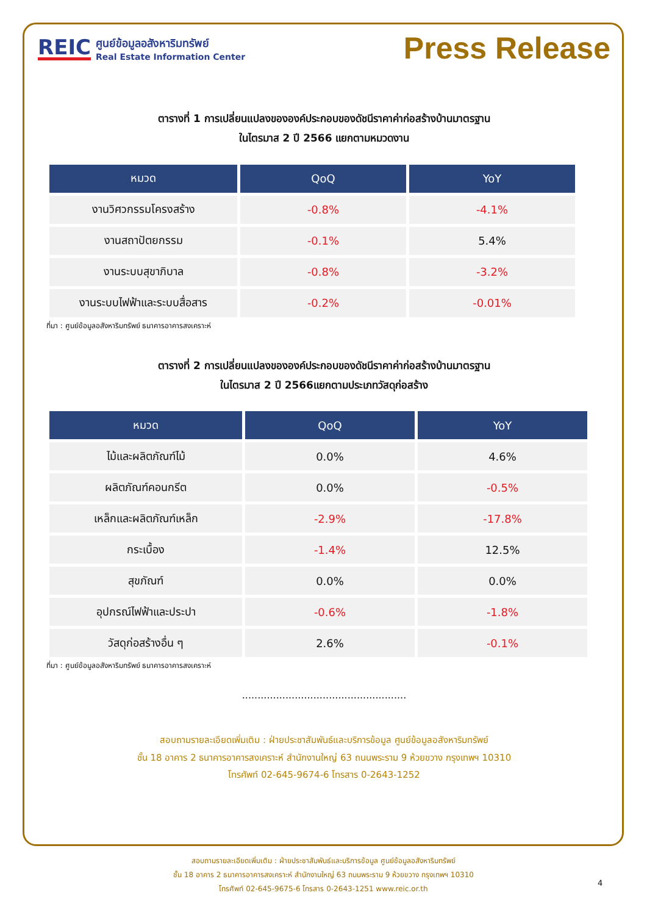REIC
ศูนย์ข้อมูลอสังหาริมทรัพย์
Real Estate Information Center
Press Release
ตารางที่ 1 การเปลี่ยนแปลงขององค์ประกอบของดัชนีราคาค่าก่อสร้างบ้านมาตรฐาน
ในไตรมาส 2 ปี 2566 แยกตามหมวดงาน
| หมวด | QoQ | YoY |
| --- | --- | --- |
| งานวิศวกรรมโครงสร้าง | -0.8% | -4.1% |
| งานสถาปัตยกรรม | -0.1% | 5.4% |
| งานระบบสุขาภิบาล | -0.8% | -3.2% |
| งานระบบไฟฟ้าและระบบสื่อสาร | -0.2% | -0.01% |
ที่มา : ศูนย์ข้อมูลอสังหาริมทรัพย์ ธนาคารอาคารสงเคราะห์
ตารางที่ 2 การเปลี่ยนแปลงขององค์ประกอบของดัชนีราคาค่าก่อสร้างบ้านมาตรฐาน
ในไตรมาส 2 ปี 2566แยกตามประเภทวัสดุก่อสร้าง
| หมวด | QoQ | YoY |
| --- | --- | --- |
| ไม้และผลิตภัณฑ์ไม้ | 0.0% | 4.6% |
| ผลิตภัณฑ์คอนกรีต | 0.0% | -0.5% |
| เหล็กและผลิตภัณฑ์เหล็ก | -2.9% | -17.8% |
| กระเบื้อง | -1.4% | 12.5% |
| สุขภัณฑ์ | 0.0% | 0.0% |
| อุปกรณ์ไฟฟ้าและประปา | -0.6% | -1.8% |
| วัสดุก่อสร้างอื่น ๆ | 2.6% | -0.1% |
ที่มา : ศูนย์ข้อมูลอสังหาริมทรัพย์ ธนาคารอาคารสงเคราะห์
.....................................................
สอบถามรายละเอียดเพิ่มเติม : ฝ่ายประชาสัมพันธ์และบริการข้อมูล ศูนย์ข้อมูลอสังหาริมทรัพย์
ชั้น 18 อาคาร 2 ธนาคารอาคารสงเคราะห์ สำนักงานใหญ่ 63 ถนนพระราม 9 ห้วยขวาง กรุงเทพฯ 10310
โทรศัพท์ 02-645-9674-6 โทรสาร 0-2643-1252
สอบถามรายละเอียดเพิ่มเติม : ฝ่ายประชาสัมพันธ์และบริการข้อมูล ศูนย์ข้อมูลอสังหาริมทรัพย์
ชั้น 18 อาคาร 2 ธนาคารอาคารสงเคราะห์ สำนักงานใหญ่ 63 ถนนพระราม 9 ห้วยขวาง กรุงเทพฯ 10310
โทรศัพท์ 02-645-9675-6 โทรสาร 0-2643-1251 www.reic.or.th
4